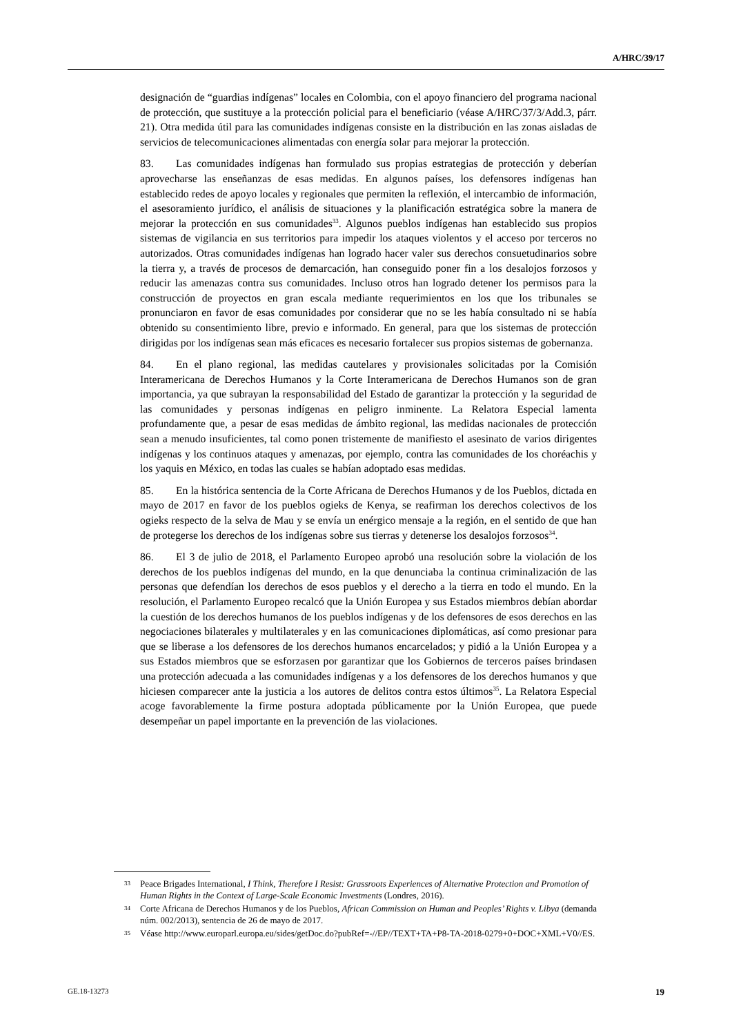A/HRC/39/17
designación de “guardias indígenas” locales en Colombia, con el apoyo financiero del programa nacional de protección, que sustituye a la protección policial para el beneficiario (véase A/HRC/37/3/Add.3, párr. 21). Otra medida útil para las comunidades indígenas consiste en la distribución en las zonas aisladas de servicios de telecomunicaciones alimentadas con energía solar para mejorar la protección.
83. Las comunidades indígenas han formulado sus propias estrategias de protección y deberían aprovecharse las enseñanzas de esas medidas. En algunos países, los defensores indígenas han establecido redes de apoyo locales y regionales que permiten la reflexión, el intercambio de información, el asesoramiento jurídico, el análisis de situaciones y la planificación estratégica sobre la manera de mejorar la protección en sus comunidades<sup>33</sup>. Algunos pueblos indígenas han establecido sus propios sistemas de vigilancia en sus territorios para impedir los ataques violentos y el acceso por terceros no autorizados. Otras comunidades indígenas han logrado hacer valer sus derechos consuetudinarios sobre la tierra y, a través de procesos de demarcación, han conseguido poner fin a los desalojos forzosos y reducir las amenazas contra sus comunidades. Incluso otros han logrado detener los permisos para la construcción de proyectos en gran escala mediante requerimientos en los que los tribunales se pronunciaron en favor de esas comunidades por considerar que no se les había consultado ni se había obtenido su consentimiento libre, previo e informado. En general, para que los sistemas de protección dirigidas por los indígenas sean más eficaces es necesario fortalecer sus propios sistemas de gobernanza.
84. En el plano regional, las medidas cautelares y provisionales solicitadas por la Comisión Interamericana de Derechos Humanos y la Corte Interamericana de Derechos Humanos son de gran importancia, ya que subrayan la responsabilidad del Estado de garantizar la protección y la seguridad de las comunidades y personas indígenas en peligro inminente. La Relatora Especial lamenta profundamente que, a pesar de esas medidas de ámbito regional, las medidas nacionales de protección sean a menudo insuficientes, tal como ponen tristemente de manifiesto el asesinato de varios dirigentes indígenas y los continuos ataques y amenazas, por ejemplo, contra las comunidades de los choréachis y los yaquis en México, en todas las cuales se habían adoptado esas medidas.
85. En la histórica sentencia de la Corte Africana de Derechos Humanos y de los Pueblos, dictada en mayo de 2017 en favor de los pueblos ogieks de Kenya, se reafirman los derechos colectivos de los ogieks respecto de la selva de Mau y se envía un enérgico mensaje a la región, en el sentido de que han de protegerse los derechos de los indígenas sobre sus tierras y detenerse los desalojos forzosos<sup>34</sup>.
86. El 3 de julio de 2018, el Parlamento Europeo aprobó una resolución sobre la violación de los derechos de los pueblos indígenas del mundo, en la que denunciaba la continua criminalización de las personas que defendían los derechos de esos pueblos y el derecho a la tierra en todo el mundo. En la resolución, el Parlamento Europeo recalcó que la Unión Europea y sus Estados miembros debían abordar la cuestión de los derechos humanos de los pueblos indígenas y de los defensores de esos derechos en las negociaciones bilaterales y multilaterales y en las comunicaciones diplomáticas, así como presionar para que se liberase a los defensores de los derechos humanos encarcelados; y pidió a la Unión Europea y a sus Estados miembros que se esforzasen por garantizar que los Gobiernos de terceros países brindasen una protección adecuada a las comunidades indígenas y a los defensores de los derechos humanos y que hiciesen comparecer ante la justicia a los autores de delitos contra estos últimos<sup>35</sup>. La Relatora Especial acoge favorablemente la firme postura adoptada públicamente por la Unión Europea, que puede desempeñar un papel importante en la prevención de las violaciones.
33 Peace Brigades International, I Think, Therefore I Resist: Grassroots Experiences of Alternative Protection and Promotion of Human Rights in the Context of Large-Scale Economic Investments (Londres, 2016).
34 Corte Africana de Derechos Humanos y de los Pueblos, African Commission on Human and Peoples’ Rights v. Libya (demanda núm. 002/2013), sentencia de 26 de mayo de 2017.
35 Véase http://www.europarl.europa.eu/sides/getDoc.do?pubRef=-//EP//TEXT+TA+P8-TA-2018-0279+0+DOC+XML+V0//ES.
GE.18-13273 19